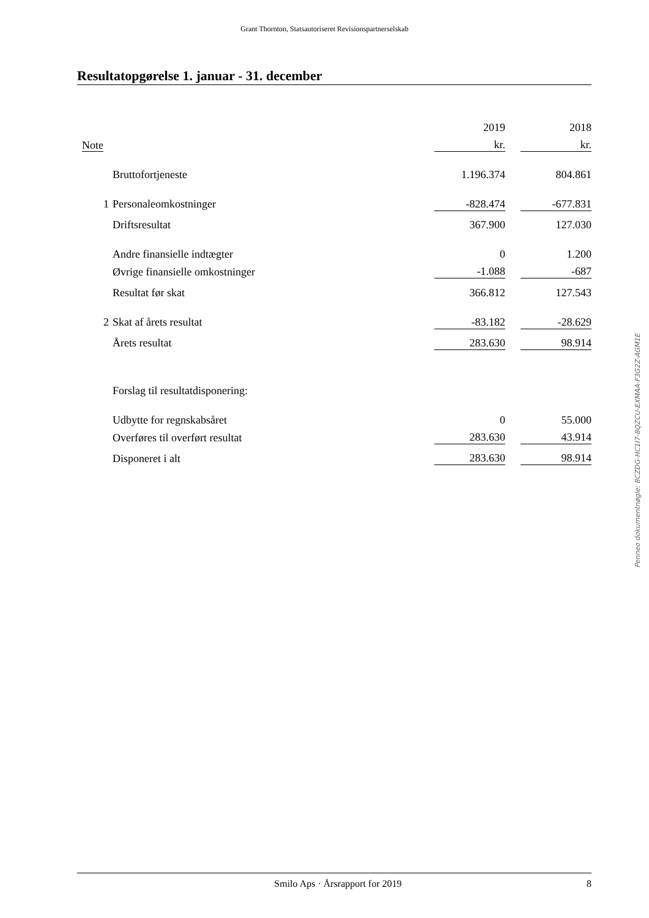Grant Thornton, Statsautoriseret Revisionspartnerselskab
Resultatopgørelse 1. januar - 31. december
| | | 2019 | | 2018 |
| --- | --- | --- | --- | --- |
| Note | | kr. | | kr. |
| | Bruttofortjeneste | 1.196.374 | | 804.861 |
| 1 | Personaleomkostninger | -828.474 | | -677.831 |
| | Driftsresultat | 367.900 | | 127.030 |
| | Andre finansielle indtægter | 0 | | 1.200 |
| | Øvrige finansielle omkostninger | -1.088 | | -687 |
| | Resultat før skat | 366.812 | | 127.543 |
| 2 | Skat af årets resultat | -83.182 | | -28.629 |
| | Årets resultat | 283.630 | | 98.914 |
| | Forslag til resultatdisponering: | | | |
| | Udbytte for regnskabsåret | 0 | | 55.000 |
| | Overføres til overført resultat | 283.630 | | 43.914 |
| | Disponeret i alt | 283.630 | | 98.914 |
Penneo dokumentnøgle: 8CZDG-HC1I7-8QZCU-EXMAA-F3G2Z-AGM1E
Smilo Aps · Årsrapport for 2019 8